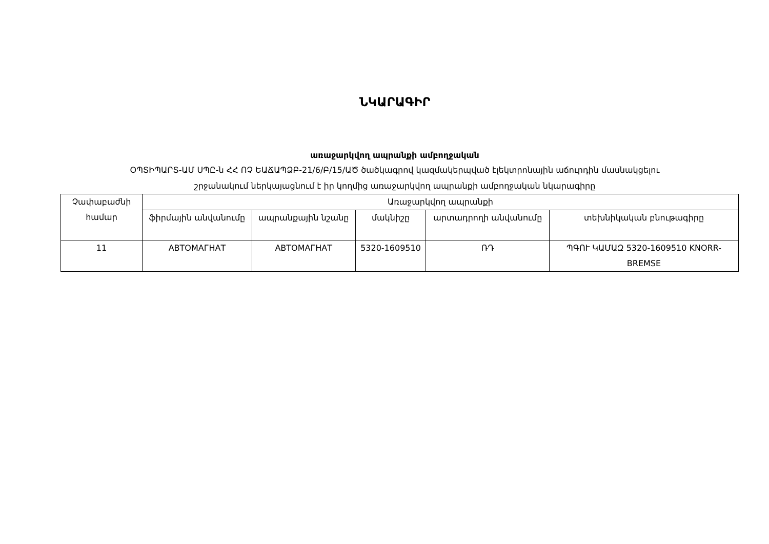ՆԿԱՐԱԳԻՐ
առաջարկվող ապրանքի ամբողջական
ՕՊՏԻՊԱՐՏ-ԱՄ ՍՊԸ-ն ՀՀ ՈՉ ԵԱՃԱՊՁԲ-21/6/Բ/15/ԱԾ ծածկագրով կազմակերպված էլեկտրոնային աճուրդին մասնակցելու
շրջանակում ներկայացնում է իր կողմից առաջարկվող ապրանքի ամբողջական նկարագիրը
| Չափաբաժնի համար | Առաջարկվող ապրանքի | | | | |
| --- | --- | --- | --- | --- | --- |
| | ֆիրմային անվանումը | ապրանքային նշանը | մակնիշը | արտադրողի անվանումը | տեխնիկական բնութագիրը |
| 11 | АВТОМАГНАТ | АВТОМАГНАТ | 5320-1609510 | ՌԴ | ՊԳՈՒ ԿԱՄԱԶ 5320-1609510 KNORR-BREMSE |